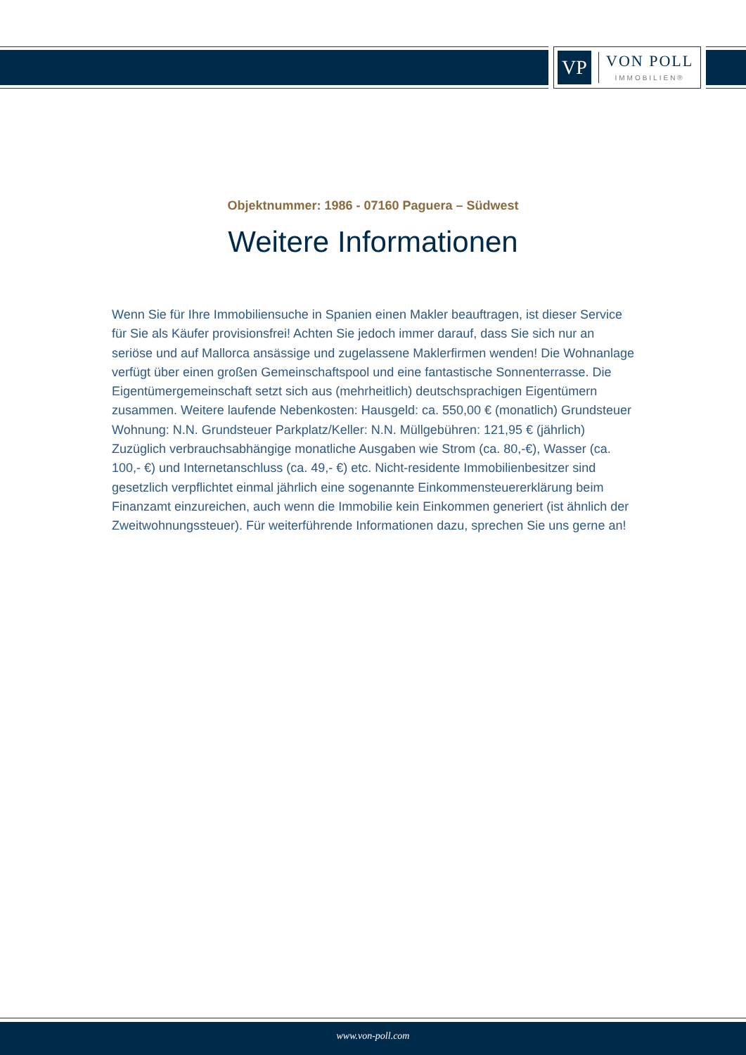VP
VON POLL
IMMOBILIEN®
Objektnummer: 1986 - 07160 Paguera – Südwest
Weitere Informationen
Wenn Sie für Ihre Immobiliensuche in Spanien einen Makler beauftragen, ist dieser Service für Sie als Käufer provisionsfrei! Achten Sie jedoch immer darauf, dass Sie sich nur an seriöse und auf Mallorca ansässige und zugelassene Maklerfirmen wenden! Die Wohnanlage verfügt über einen großen Gemeinschaftspool und eine fantastische Sonnenterrasse. Die Eigentümergemeinschaft setzt sich aus (mehrheitlich) deutschsprachigen Eigentümern zusammen. Weitere laufende Nebenkosten: Hausgeld: ca. 550,00 € (monatlich) Grundsteuer Wohnung: N.N. Grundsteuer Parkplatz/Keller: N.N. Müllgebühren: 121,95 € (jährlich) Zuzüglich verbrauchsabhängige monatliche Ausgaben wie Strom (ca. 80,-€), Wasser (ca. 100,- €) und Internetanschluss (ca. 49,- €) etc. Nicht-residente Immobilienbesitzer sind gesetzlich verpflichtet einmal jährlich eine sogenannte Einkommensteuererklärung beim Finanzamt einzureichen, auch wenn die Immobilie kein Einkommen generiert (ist ähnlich der Zweitwohnungssteuer). Für weiterführende Informationen dazu, sprechen Sie uns gerne an!
www.von-poll.com